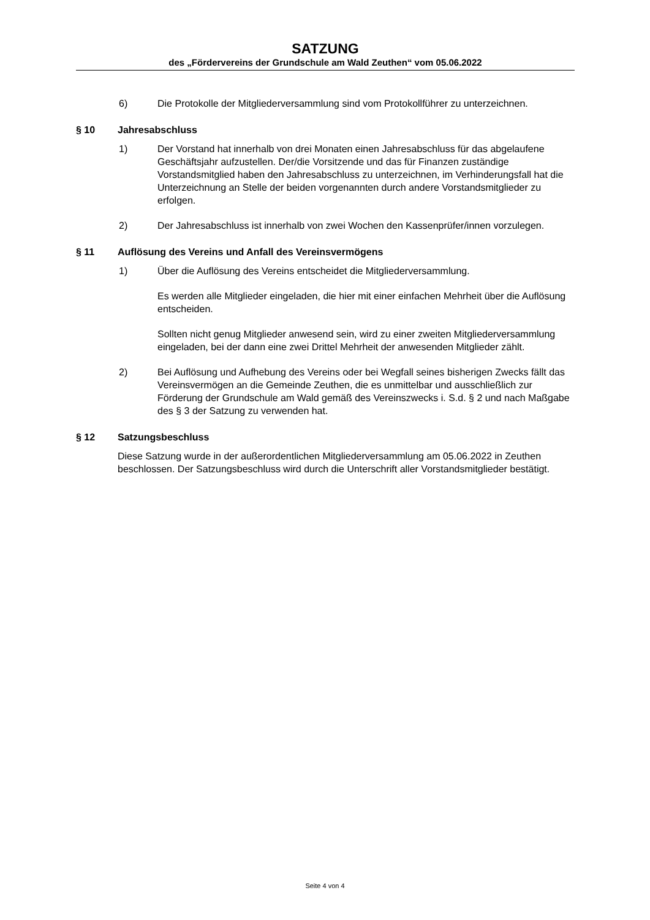SATZUNG
des „Fördervereins der Grundschule am Wald Zeuthen“ vom 05.06.2022
6) Die Protokolle der Mitgliederversammlung sind vom Protokollführer zu unterzeichnen.
§ 10 Jahresabschluss
1) Der Vorstand hat innerhalb von drei Monaten einen Jahresabschluss für das abgelaufene Geschäftsjahr aufzustellen. Der/die Vorsitzende und das für Finanzen zuständige Vorstandsmitglied haben den Jahresabschluss zu unterzeichnen, im Verhinderungsfall hat die Unterzeichnung an Stelle der beiden vorgenannten durch andere Vorstandsmitglieder zu erfolgen.
2) Der Jahresabschluss ist innerhalb von zwei Wochen den Kassenprüfer/innen vorzulegen.
§ 11 Auflösung des Vereins und Anfall des Vereinsvermögens
1) Über die Auflösung des Vereins entscheidet die Mitgliederversammlung.
Es werden alle Mitglieder eingeladen, die hier mit einer einfachen Mehrheit über die Auflösung entscheiden.
Sollten nicht genug Mitglieder anwesend sein, wird zu einer zweiten Mitgliederversammlung eingeladen, bei der dann eine zwei Drittel Mehrheit der anwesenden Mitglieder zählt.
2) Bei Auflösung und Aufhebung des Vereins oder bei Wegfall seines bisherigen Zwecks fällt das Vereinsvermögen an die Gemeinde Zeuthen, die es unmittelbar und ausschließlich zur Förderung der Grundschule am Wald gemäß des Vereinszwecks i. S.d. § 2 und nach Maßgabe des § 3 der Satzung zu verwenden hat.
§ 12 Satzungsbeschluss
Diese Satzung wurde in der außerordentlichen Mitgliederversammlung am 05.06.2022 in Zeuthen beschlossen. Der Satzungsbeschluss wird durch die Unterschrift aller Vorstandsmitglieder bestätigt.
Seite 4 von 4